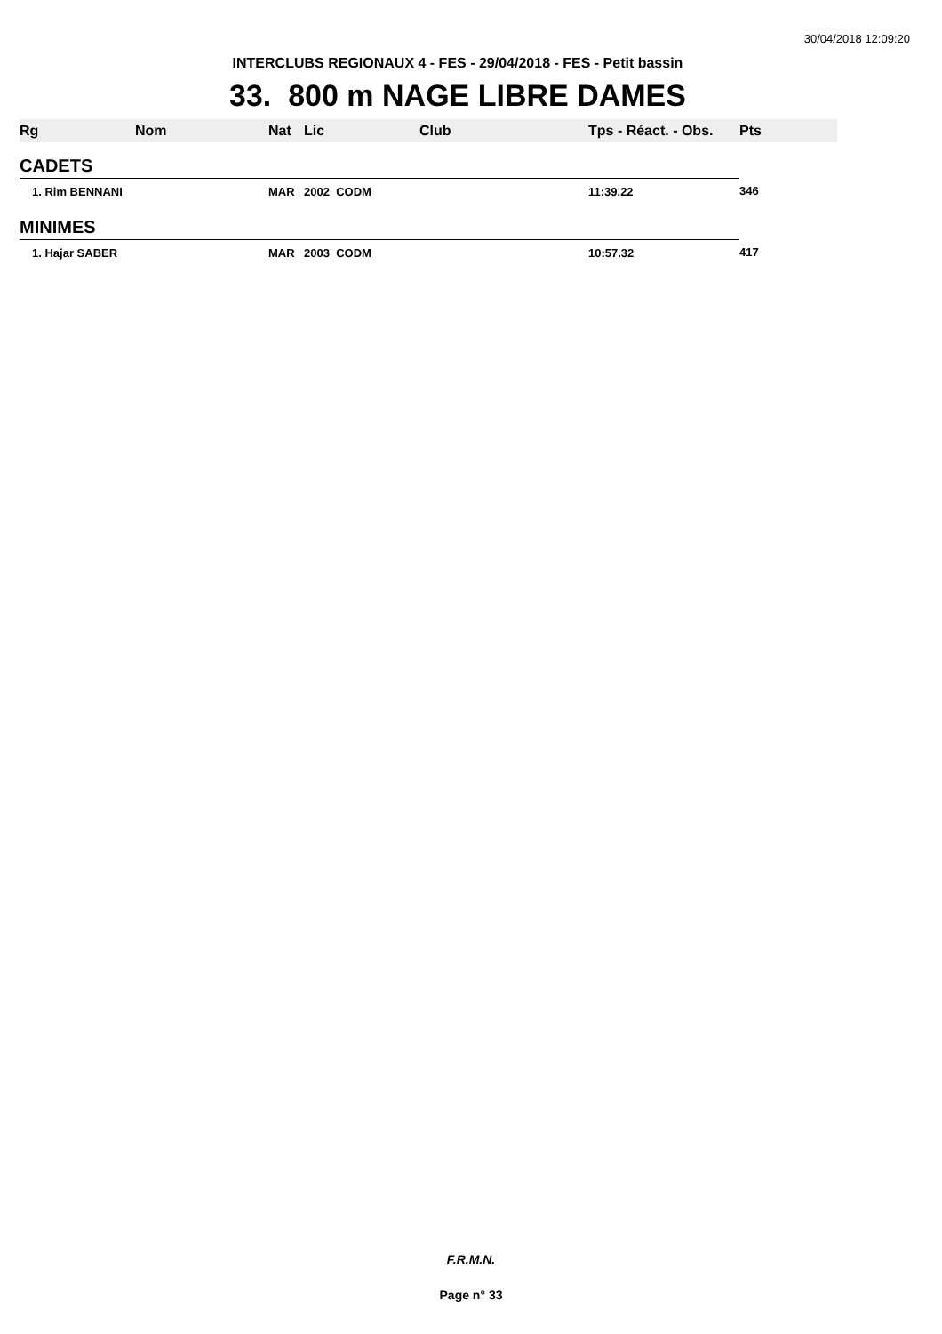30/04/2018 12:09:20
INTERCLUBS REGIONAUX 4 - FES - 29/04/2018 - FES - Petit bassin
33. 800 m NAGE LIBRE DAMES
| Rg | Nom | Nat | Lic | Club | Tps - Réact. - Obs. | Pts |
| --- | --- | --- | --- | --- | --- | --- |
| CADETS | | | | | | |
| 1. Rim BENNANI | | MAR | 2002 CODM | | 11:39.22 | 346 |
| MINIMES | | | | | | |
| 1. Hajar SABER | | MAR | 2003 CODM | | 10:57.32 | 417 |
F.R.M.N.
Page n° 33